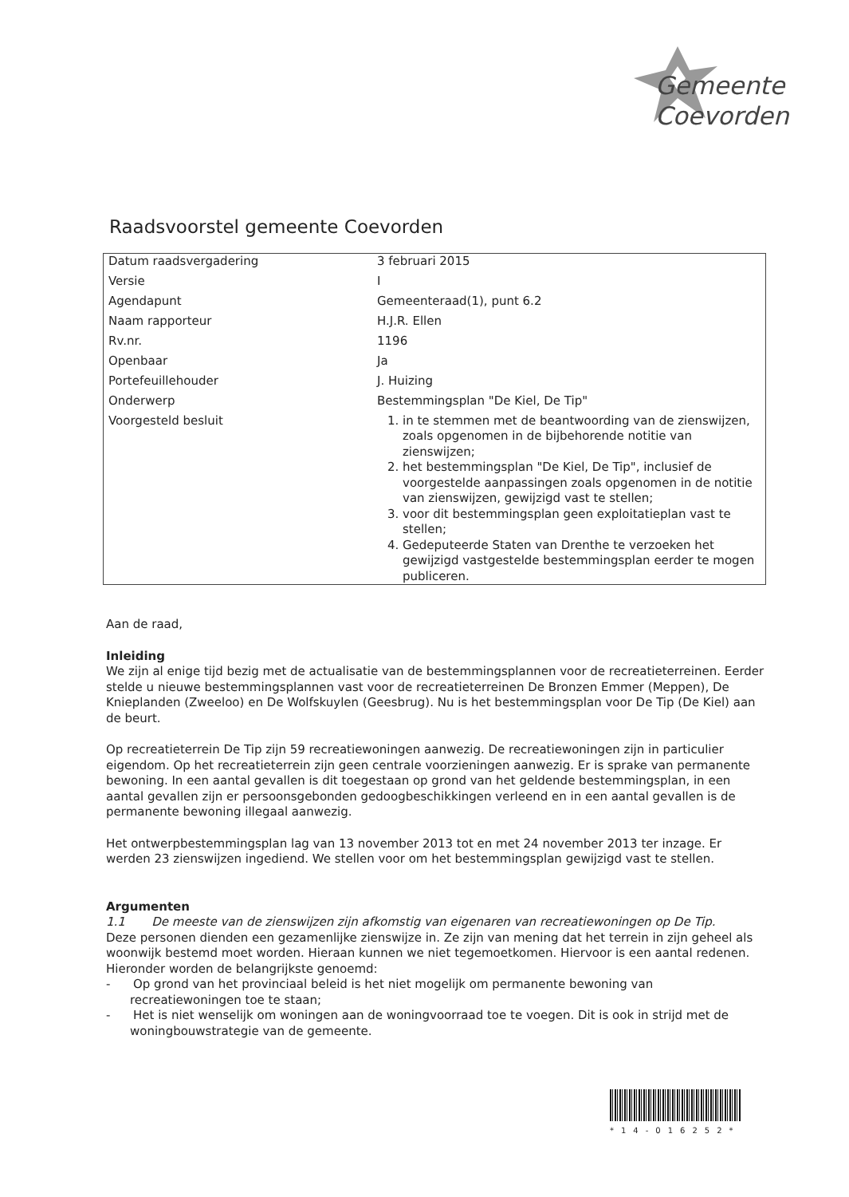Gemeente
Coevorden
Raadsvoorstel gemeente Coevorden
| Datum raadsvergadering | 3 februari 2015 |
| Versie | I |
| Agendapunt | Gemeenteraad(1), punt 6.2 |
| Naam rapporteur | H.J.R. Ellen |
| Rv.nr. | 1196 |
| Openbaar | Ja |
| Portefeuillehouder | J. Huizing |
| Onderwerp | Bestemmingsplan "De Kiel, De Tip" |
| Voorgesteld besluit | 1. in te stemmen met de beantwoording van de zienswijzen, zoals opgenomen in de bijbehorende notitie van zienswijzen; 2. het bestemmingsplan "De Kiel, De Tip", inclusief de voorgestelde aanpassingen zoals opgenomen in de notitie van zienswijzen, gewijzigd vast te stellen; 3. voor dit bestemmingsplan geen exploitatieplan vast te stellen; 4. Gedeputeerde Staten van Drenthe te verzoeken het gewijzigd vastgestelde bestemmingsplan eerder te mogen publiceren. |
Aan de raad,
Inleiding
We zijn al enige tijd bezig met de actualisatie van de bestemmingsplannen voor de recreatieterreinen. Eerder stelde u nieuwe bestemmingsplannen vast voor de recreatieterreinen De Bronzen Emmer (Meppen), De Knieplanden (Zweeloo) en De Wolfskuylen (Geesbrug). Nu is het bestemmingsplan voor De Tip (De Kiel) aan de beurt.
Op recreatieterrein De Tip zijn 59 recreatiewoningen aanwezig. De recreatiewoningen zijn in particulier eigendom. Op het recreatieterrein zijn geen centrale voorzieningen aanwezig. Er is sprake van permanente bewoning. In een aantal gevallen is dit toegestaan op grond van het geldende bestemmingsplan, in een aantal gevallen zijn er persoonsgebonden gedoogbeschikkingen verleend en in een aantal gevallen is de permanente bewoning illegaal aanwezig.
Het ontwerpbestemmingsplan lag van 13 november 2013 tot en met 24 november 2013 ter inzage. Er werden 23 zienswijzen ingediend. We stellen voor om het bestemmingsplan gewijzigd vast te stellen.
Argumenten
1.1 De meeste van de zienswijzen zijn afkomstig van eigenaren van recreatiewoningen op De Tip.
Deze personen dienden een gezamenlijke zienswijze in. Ze zijn van mening dat het terrein in zijn geheel als woonwijk bestemd moet worden. Hieraan kunnen we niet tegemoetkomen. Hiervoor is een aantal redenen. Hieronder worden de belangrijkste genoemd:
- Op grond van het provinciaal beleid is het niet mogelijk om permanente bewoning van recreatiewoningen toe te staan;
- Het is niet wenselijk om woningen aan de woningvoorraad toe te voegen. Dit is ook in strijd met de woningbouwstrategie van de gemeente.
*14-016252*